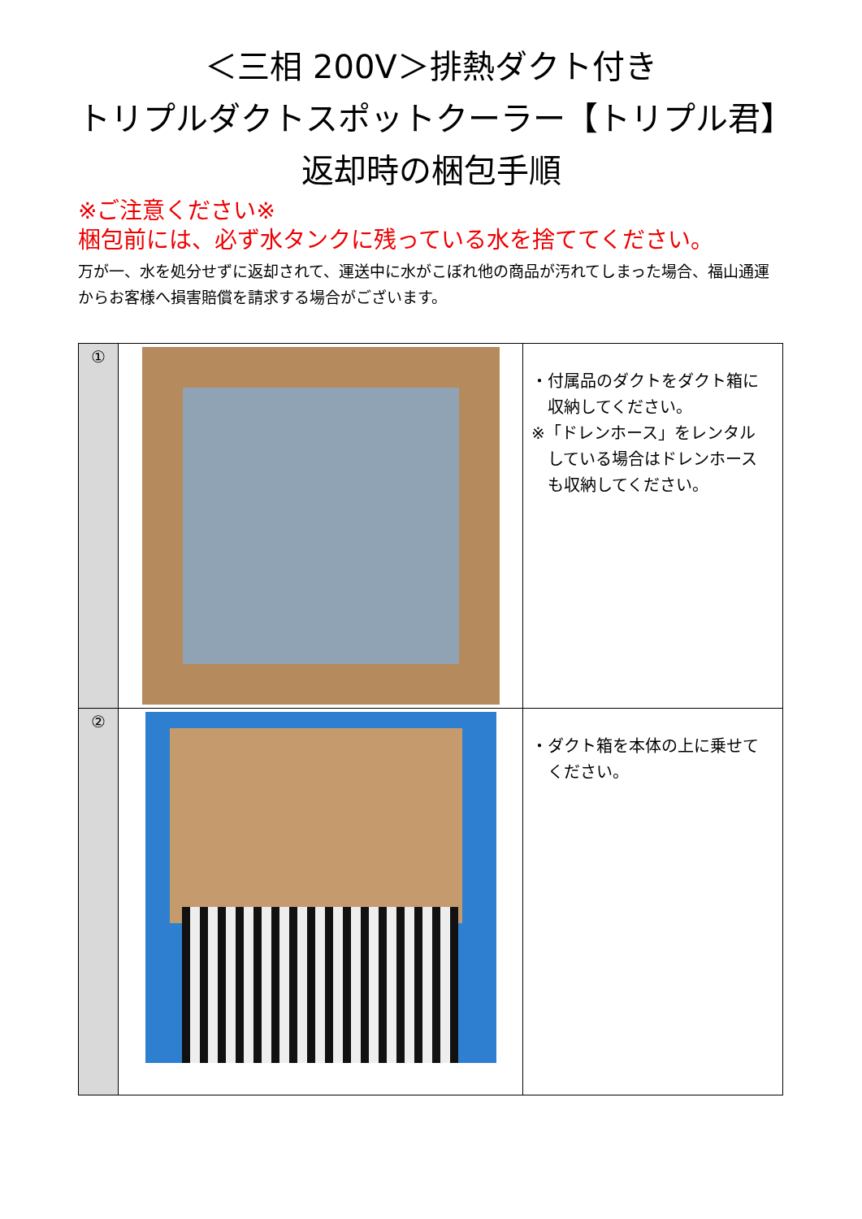＜三相 200V＞排熱ダクト付き
トリプルダクトスポットクーラー【トリプル君】
返却時の梱包手順
※ご注意ください※
梱包前には、必ず水タンクに残っている水を捨ててください。
万が一、水を処分せずに返却されて、運送中に水がこぼれ他の商品が汚れてしまった場合、福山通運からお客様へ損害賠償を請求する場合がございます。
| ① | | ・付属品のダクトをダクト箱に 収納してください。 ※「ドレンホース」をレンタル している場合はドレンホース も収納してください。 |
| ② | | ・ダクト箱を本体の上に乗せて ください。 |